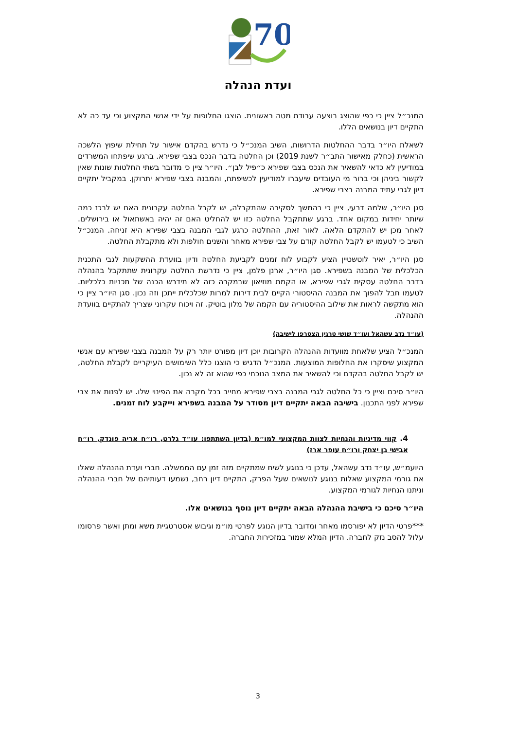70
ועדת הנהלה
המנכ״ל ציין כי כפי שהוצג בוצעה עבודת מטה ראשונית. הוצגו החלופות על ידי אנשי המקצוע וכי עד כה לא התקיים דיון בנושאים הללו.
לשאלת היו״ר בדבר ההחלטות הדרושות, השיב המנכ״ל כי נדרש בהקדם אישור על תחילת שיפוץ הלשכה הראשית (כחלק מאישור התב״ר לשנת 2019) וכן החלטה בדבר הנכס בצבי שפירא. ברגע שיפתחו המשרדים במודיעין לא כדאי להשאיר את הנכס בצבי שפירא כ״פיל לבן״. היו״ר ציין כי מדובר בשתי החלטות שונות שאין לקשור ביניהן וכי ברור מי העובדים שיעברו למודיעין לכשיפתח, והמבנה בצבי שפירא יתרוקן. במקביל יתקיים דיון לגבי עתיד המבנה בצבי שפירא.
סגן היו״ר, שלמה דרעי, ציין כי בהמשך לסקירה שהתקבלה, יש לקבל החלטה עקרונית האם יש לרכז כמה שיותר יחידות במקום אחד. ברגע שתתקבל החלטה כזו יש להחליט האם זה יהיה באשתאול או בירושלים. לאחר מכן יש להתקדם הלאה. לאור זאת, ההחלטה כרגע לגבי המבנה בצבי שפירא היא זניחה. המנכ״ל השיב כי לטעמו יש לקבל החלטה קודם על צבי שפירא מאחר והשנים חולפות ולא מתקבלת החלטה.
סגן היו״ר, יאיר לוטשטיין הציע לקבוע לוח זמנים לקביעת החלטה ודיון בוועדת ההשקעות לגבי התכנית הכלכלית של המבנה בשפירא. סגן היו״ר, ארנן פלמן, ציין כי נדרשת החלטה עקרונית שתתקבל בהנהלה בדבר החלטה עסקית לגבי שפירא, או הקמת מוזיאון שבמקרה כזה לא תידרש הכנה של תכניות כלכליות. לטעמו חבל להפוך את המבנה ההיסטורי הקיים לבית דירות למרות שכלכלית ייתכן וזה נכון. סגן היו״ר ציין כי הוא מתקשה לראות את שילוב ההיסטוריה עם הקמה של מלון בוטיק. זה ויכוח עקרוני שצריך להתקיים בוועדת ההנהלה.
(עו״ד נדב עשהאל ועו״ד שושי טרגין הצטרפו לישיבה)
המנכ״ל הציע שלאחת מוועדות ההנהלה הקרובות יוכן דיון מפורט יותר רק על המבנה בצבי שפירא עם אנשי המקצוע שיסקרו את החלופות המוצעות. המנכ״ל הדגיש כי הוצגו כלל השימושים העיקריים לקבלת החלטה, יש לקבל החלטה בהקדם וכי להשאיר את המצב הנוכחי כפי שהוא זה לא נכון.
היו״ר סיכם וציין כי כל החלטה לגבי המבנה בצבי שפירא מחייב בכל מקרה את הפינוי שלו. יש לפנות את צבי שפירא לפני התכנון. בישיבה הבאה יתקיים דיון מסודר על המבנה בשפירא וייקבע לוח זמנים.
4. קווי מדיניות והנחיות לצוות המקצועי למו״מ (בדיון השתתפו: עו״ד גלרט, רו״ח אריה פונדק, רו״ח אבישי בן יצחק ורו״ח עופר ארז)
היועמ״ש, עו״ד נדב עשהאל, עדכן כי בנוגע לשיח שמתקיים מזה זמן עם הממשלה. חברי ועדת ההנהלה שאלו את גורמי המקצוע שאלות בנוגע לנושאים שעל הפרק, התקיים דיון רחב, נשמעו דעותיהם של חברי ההנהלה וניתנו הנחיות לגורמי המקצוע.
היו״ר סיכם כי בישיבת ההנהלה הבאה יתקיים דיון נוסף בנושאים אלו.
***פרטי הדיון לא יפורסמו מאחר ומדובר בדיון הנוגע לפרטי מו״מ וגיבוש אסטרטגיית משא ומתן ואשר פרסומו עלול להסב נזק לחברה. הדיון המלא שמור במזכירות החברה.
3